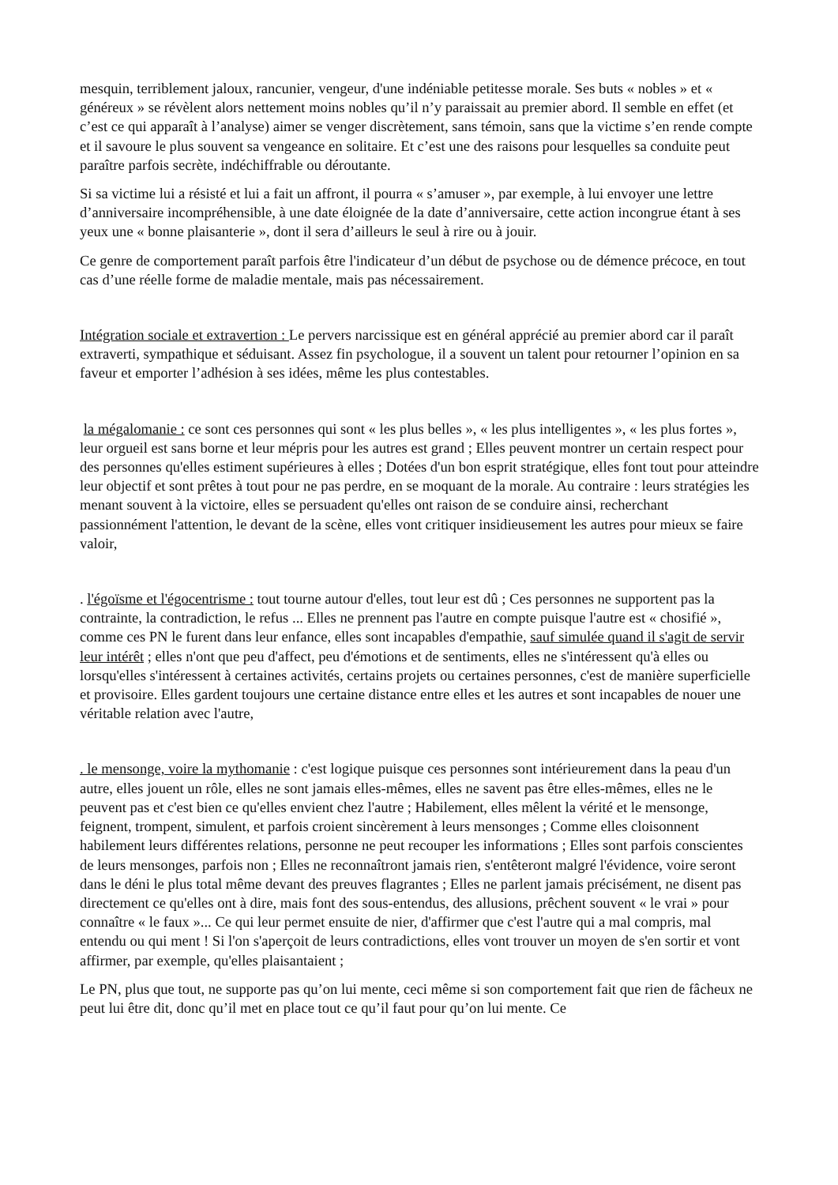mesquin, terriblement jaloux, rancunier, vengeur, d'une indéniable petitesse morale. Ses buts « nobles » et « généreux » se révèlent alors nettement moins nobles qu’il n’y paraissait au premier abord. Il semble en effet (et c’est ce qui apparaît à l’analyse) aimer se venger discrètement, sans témoin, sans que la victime s’en rende compte et il savoure le plus souvent sa vengeance en solitaire. Et c’est une des raisons pour lesquelles sa conduite peut paraître parfois secrète, indéchiffrable ou déroutante.
Si sa victime lui a résisté et lui a fait un affront, il pourra « s’amuser », par exemple, à lui envoyer une lettre d’anniversaire incompréhensible, à une date éloignée de la date d’anniversaire, cette action incongrue étant à ses yeux une « bonne plaisanterie », dont il sera d’ailleurs le seul à rire ou à jouir.
Ce genre de comportement paraît parfois être l'indicateur d’un début de psychose ou de démence précoce, en tout cas d’une réelle forme de maladie mentale, mais pas nécessairement.
Intégration sociale et extravertion : Le pervers narcissique est en général apprécié au premier abord car il paraît extraverti, sympathique et séduisant. Assez fin psychologue, il a souvent un talent pour retourner l’opinion en sa faveur et emporter l’adhésion à ses idées, même les plus contestables.
la mégalomanie : ce sont ces personnes qui sont « les plus belles », « les plus intelligentes », « les plus fortes », leur orgueil est sans borne et leur mépris pour les autres est grand ; Elles peuvent montrer un certain respect pour des personnes qu'elles estiment supérieures à elles ; Dotées d'un bon esprit stratégique, elles font tout pour atteindre leur objectif et sont prêtes à tout pour ne pas perdre, en se moquant de la morale. Au contraire : leurs stratégies les menant souvent à la victoire, elles se persuadent qu'elles ont raison de se conduire ainsi, recherchant passionnément l'attention, le devant de la scène, elles vont critiquer insidieusement les autres pour mieux se faire valoir,
. l'égoïsme et l'égocentrisme : tout tourne autour d'elles, tout leur est dû ; Ces personnes ne supportent pas la contrainte, la contradiction, le refus ... Elles ne prennent pas l'autre en compte puisque l'autre est « chosifié », comme ces PN le furent dans leur enfance, elles sont incapables d'empathie, sauf simulée quand il s'agit de servir leur intérêt ; elles n'ont que peu d'affect, peu d'émotions et de sentiments, elles ne s'intéressent qu'à elles ou lorsqu'elles s'intéressent à certaines activités, certains projets ou certaines personnes, c'est de manière superficielle et provisoire. Elles gardent toujours une certaine distance entre elles et les autres et sont incapables de nouer une véritable relation avec l'autre,
. le mensonge, voire la mythomanie : c'est logique puisque ces personnes sont intérieurement dans la peau d'un autre, elles jouent un rôle, elles ne sont jamais elles-mêmes, elles ne savent pas être elles-mêmes, elles ne le peuvent pas et c'est bien ce qu'elles envient chez l'autre ; Habilement, elles mêlent la vérité et le mensonge, feignent, trompent, simulent, et parfois croient sincèrement à leurs mensonges ; Comme elles cloisonnent habilement leurs différentes relations, personne ne peut recouper les informations ; Elles sont parfois conscientes de leurs mensonges, parfois non ; Elles ne reconnaîtront jamais rien, s'entêteront malgré l'évidence, voire seront dans le déni le plus total même devant des preuves flagrantes ; Elles ne parlent jamais précisément, ne disent pas directement ce qu'elles ont à dire, mais font des sous-entendus, des allusions, prêchent souvent « le vrai » pour connaître « le faux »... Ce qui leur permet ensuite de nier, d'affirmer que c'est l'autre qui a mal compris, mal entendu ou qui ment ! Si l'on s'aperçoit de leurs contradictions, elles vont trouver un moyen de s'en sortir et vont affirmer, par exemple, qu'elles plaisantaient ;
Le PN, plus que tout, ne supporte pas qu’on lui mente, ceci même si son comportement fait que rien de fâcheux ne peut lui être dit, donc qu’il met en place tout ce qu’il faut pour qu’on lui mente. Ce